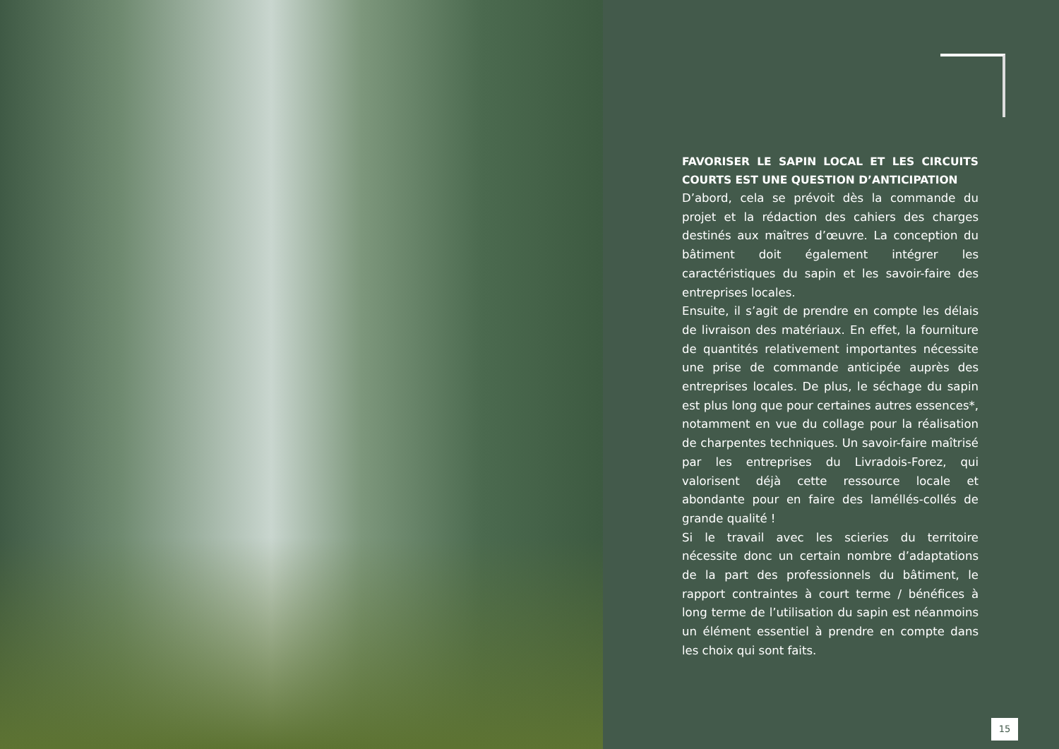FAVORISER LE SAPIN LOCAL ET LES CIRCUITS COURTS EST UNE QUESTION D’ANTICIPATION
D’abord, cela se prévoit dès la commande du projet et la rédaction des cahiers des charges destinés aux maîtres d’œuvre. La conception du bâtiment doit également intégrer les caractéristiques du sapin et les savoir-faire des entreprises locales.
Ensuite, il s’agit de prendre en compte les délais de livraison des matériaux. En effet, la fourniture de quantités relativement importantes nécessite une prise de commande anticipée auprès des entreprises locales. De plus, le séchage du sapin est plus long que pour certaines autres essences*, notamment en vue du collage pour la réalisation de charpentes techniques. Un savoir-faire maîtrisé par les entreprises du Livradois-Forez, qui valorisent déjà cette ressource locale et abondante pour en faire des laméllés-collés de grande qualité !
Si le travail avec les scieries du territoire nécessite donc un certain nombre d’adaptations de la part des professionnels du bâtiment, le rapport contraintes à court terme / bénéfices à long terme de l’utilisation du sapin est néanmoins un élément essentiel à prendre en compte dans les choix qui sont faits.
15